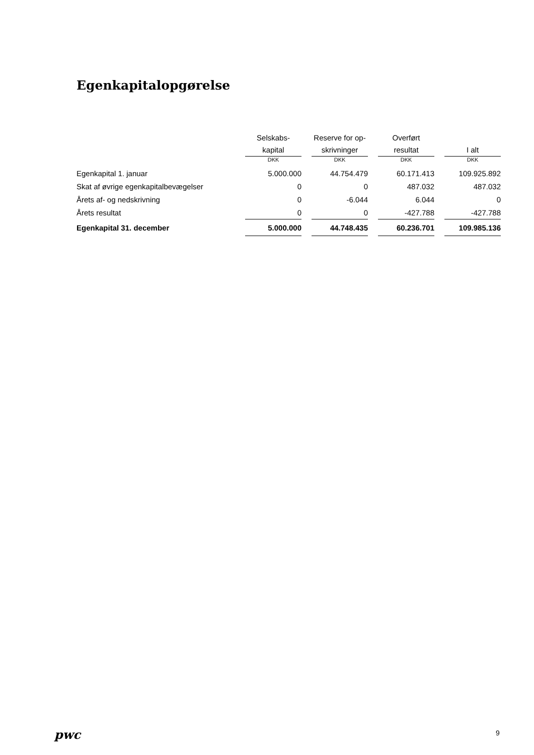Egenkapitalopgørelse
| | Selskabs- kapital | | Reserve for op- skrivninger | | Overført resultat | | I alt |
| --- | --- | --- | --- | --- | --- | --- | --- |
| | DKK | | DKK | | DKK | | DKK |
| Egenkapital 1. januar | 5.000.000 | | 44.754.479 | | 60.171.413 | | 109.925.892 |
| Skat af øvrige egenkapitalbevægelser | 0 | | 0 | | 487.032 | | 487.032 |
| Årets af- og nedskrivning | 0 | | -6.044 | | 6.044 | | 0 |
| Årets resultat | 0 | | 0 | | -427.788 | | -427.788 |
| Egenkapital 31. december | 5.000.000 | | 44.748.435 | | 60.236.701 | | 109.985.136 |
pwc 9